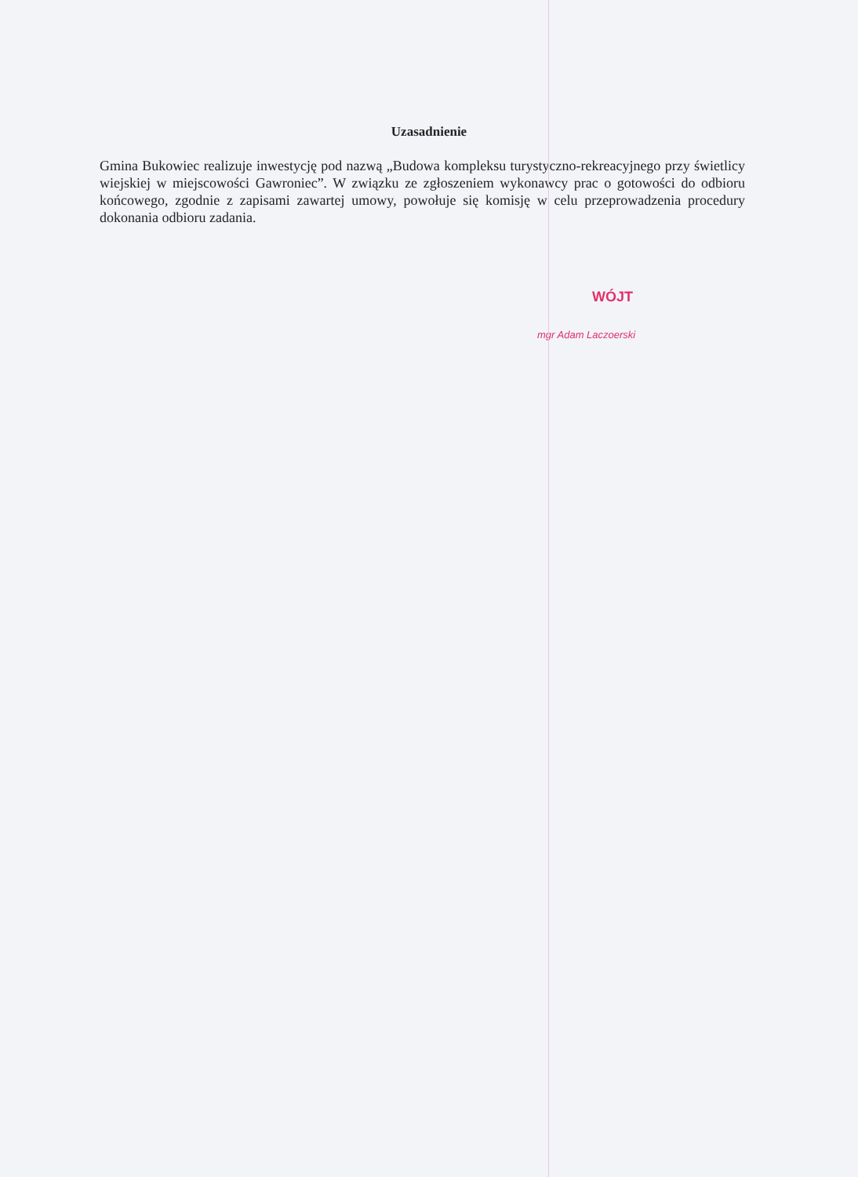Uzasadnienie
Gmina Bukowiec realizuje inwestycję pod nazwą „Budowa kompleksu turystyczno-rekreacyjnego przy świetlicy wiejskiej w miejscowości Gawroniec”. W związku ze zgłoszeniem wykonawcy prac o gotowości do odbioru końcowego, zgodnie z zapisami zawartej umowy, powołuje się komisję w celu przeprowadzenia procedury dokonania odbioru zadania.
WÓJT
mgr Adam Laczoerski